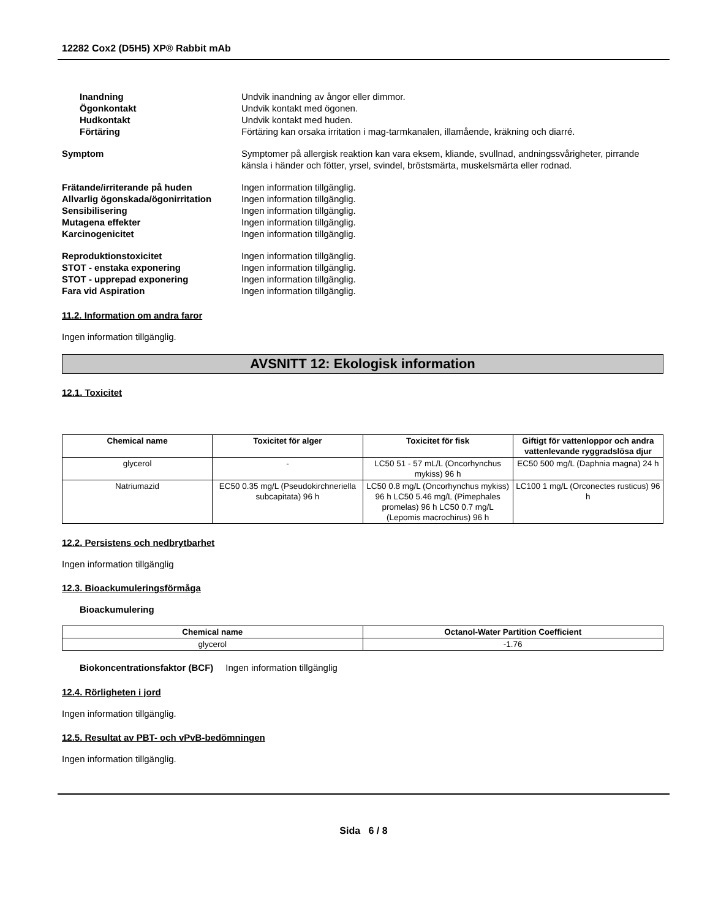12282 Cox2 (D5H5) XP® Rabbit mAb
Inandning Undvik inandning av ångor eller dimmor.
Ögonkontakt Undvik kontakt med ögonen.
Hudkontakt Undvik kontakt med huden.
Förtäring Förtäring kan orsaka irritation i mag-tarmkanalen, illamående, kräkning och diarré.
Symptom Symptomer på allergisk reaktion kan vara eksem, kliande, svullnad, andningssvårigheter, pirrande känsla i händer och fötter, yrsel, svindel, bröstsmärta, muskelsmärta eller rodnad.
Frätande/irriterande på huden Ingen information tillgänglig.
Allvarlig ögonskada/ögonirritation
Ingen information tillgänglig.
Sensibilisering Ingen information tillgänglig.
Mutagena effekter Ingen information tillgänglig.
Karcinogenicitet Ingen information tillgänglig.
Reproduktionstoxicitet Ingen information tillgänglig.
STOT - enstaka exponering Ingen information tillgänglig.
STOT - upprepad exponering Ingen information tillgänglig.
Fara vid Aspiration Ingen information tillgänglig.
11.2. Information om andra faror
Ingen information tillgänglig.
AVSNITT 12: Ekologisk information
12.1. Toxicitet
| Chemical name | Toxicitet för alger | Toxicitet för fisk | Giftigt för vattenloppor och andra vattenlevande ryggradslösa djur |
| --- | --- | --- | --- |
| glycerol | - | LC50 51 - 57 mL/L (Oncorhynchus mykiss) 96 h | EC50 500 mg/L (Daphnia magna) 24 h |
| Natriumazid | EC50 0.35 mg/L (Pseudokirchneriella subcapitata) 96 h | LC50 0.8 mg/L (Oncorhynchus mykiss) 96 h LC50 5.46 mg/L (Pimephales promelas) 96 h LC50 0.7 mg/L (Lepomis macrochirus) 96 h | LC100 1 mg/L (Orconectes rusticus) 96 h |
12.2. Persistens och nedbrytbarhet
Ingen information tillgänglig
12.3. Bioackumuleringsförmåga
Bioackumulering
| Chemical name | Octanol-Water Partition Coefficient |
| --- | --- |
| glycerol | -1.76 |
Biokoncentrationsfaktor (BCF) Ingen information tillgänglig
12.4. Rörligheten i jord
Ingen information tillgänglig.
12.5. Resultat av PBT- och vPvB-bedömningen
Ingen information tillgänglig.
Sida 6 / 8